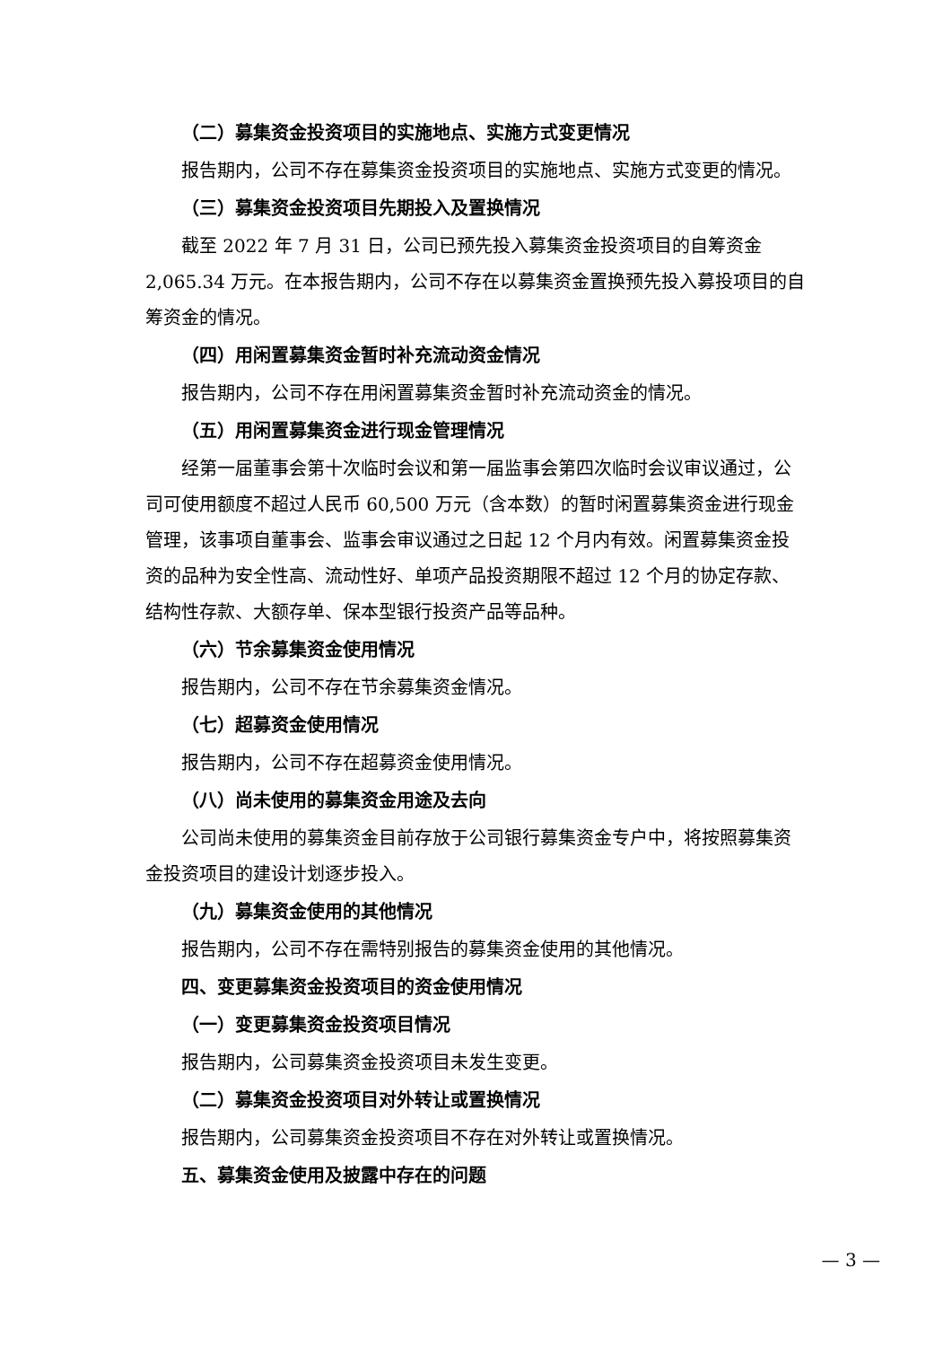（二）募集资金投资项目的实施地点、实施方式变更情况
报告期内，公司不存在募集资金投资项目的实施地点、实施方式变更的情况。
（三）募集资金投资项目先期投入及置换情况
截至 2022 年 7 月 31 日，公司已预先投入募集资金投资项目的自筹资金 2,065.34 万元。在本报告期内，公司不存在以募集资金置换预先投入募投项目的自筹资金的情况。
（四）用闲置募集资金暂时补充流动资金情况
报告期内，公司不存在用闲置募集资金暂时补充流动资金的情况。
（五）用闲置募集资金进行现金管理情况
经第一届董事会第十次临时会议和第一届监事会第四次临时会议审议通过，公司可使用额度不超过人民币 60,500 万元（含本数）的暂时闲置募集资金进行现金管理，该事项自董事会、监事会审议通过之日起 12 个月内有效。闲置募集资金投资的品种为安全性高、流动性好、单项产品投资期限不超过 12 个月的协定存款、结构性存款、大额存单、保本型银行投资产品等品种。
（六）节余募集资金使用情况
报告期内，公司不存在节余募集资金情况。
（七）超募资金使用情况
报告期内，公司不存在超募资金使用情况。
（八）尚未使用的募集资金用途及去向
公司尚未使用的募集资金目前存放于公司银行募集资金专户中，将按照募集资金投资项目的建设计划逐步投入。
（九）募集资金使用的其他情况
报告期内，公司不存在需特别报告的募集资金使用的其他情况。
四、变更募集资金投资项目的资金使用情况
（一）变更募集资金投资项目情况
报告期内，公司募集资金投资项目未发生变更。
（二）募集资金投资项目对外转让或置换情况
报告期内，公司募集资金投资项目不存在对外转让或置换情况。
五、募集资金使用及披露中存在的问题
— 3 —